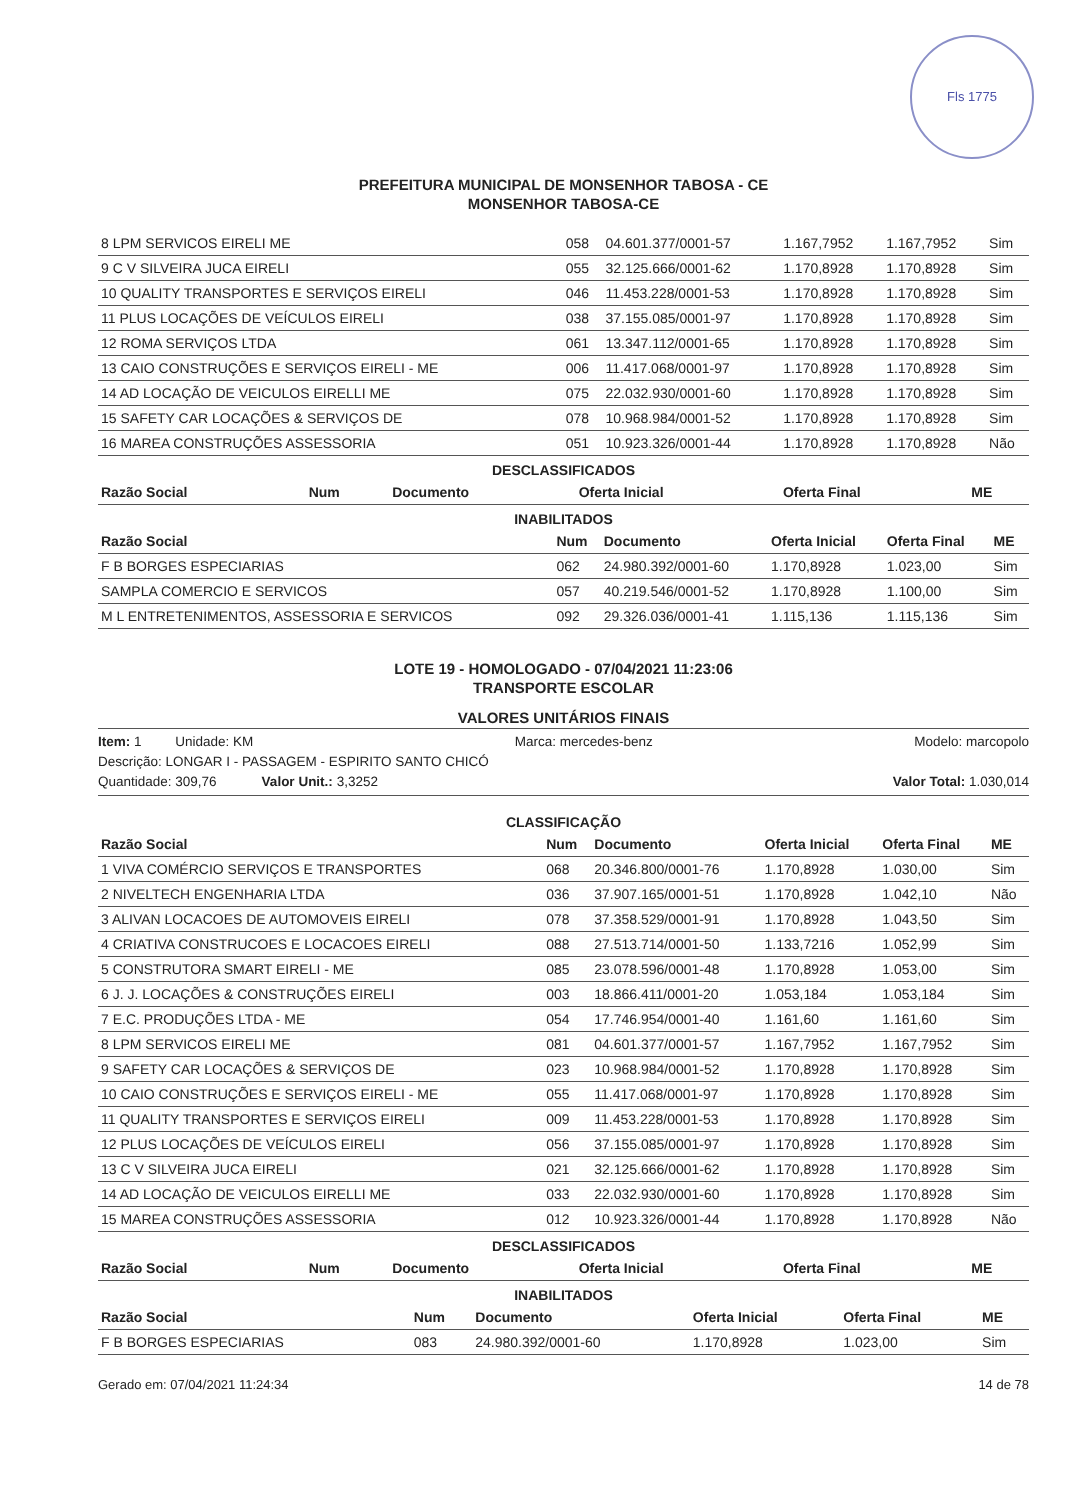Fls 1775
PREFEITURA MUNICIPAL DE MONSENHOR TABOSA - CE
MONSENHOR TABOSA-CE
| 8 LPM SERVICOS EIRELI ME | 058 | 04.601.377/0001-57 | 1.167,7952 | 1.167,7952 | Sim |
| 9 C V SILVEIRA JUCA EIRELI | 055 | 32.125.666/0001-62 | 1.170,8928 | 1.170,8928 | Sim |
| 10 QUALITY TRANSPORTES E SERVIÇOS EIRELI | 046 | 11.453.228/0001-53 | 1.170,8928 | 1.170,8928 | Sim |
| 11 PLUS LOCAÇÕES DE VEÍCULOS EIRELI | 038 | 37.155.085/0001-97 | 1.170,8928 | 1.170,8928 | Sim |
| 12 ROMA SERVIÇOS LTDA | 061 | 13.347.112/0001-65 | 1.170,8928 | 1.170,8928 | Sim |
| 13 CAIO CONSTRUÇÕES E SERVIÇOS EIRELI - ME | 006 | 11.417.068/0001-97 | 1.170,8928 | 1.170,8928 | Sim |
| 14 AD LOCAÇÃO DE VEICULOS EIRELLI ME | 075 | 22.032.930/0001-60 | 1.170,8928 | 1.170,8928 | Sim |
| 15 SAFETY CAR LOCAÇÕES & SERVIÇOS DE | 078 | 10.968.984/0001-52 | 1.170,8928 | 1.170,8928 | Sim |
| 16 MAREA CONSTRUÇÕES ASSESSORIA | 051 | 10.923.326/0001-44 | 1.170,8928 | 1.170,8928 | Não |
DESCLASSIFICADOS
| Razão Social | Num | Documento | Oferta Inicial | Oferta Final | ME |
| --- | --- | --- | --- | --- | --- |
INABILITADOS
| Razão Social | Num | Documento | Oferta Inicial | Oferta Final | ME |
| --- | --- | --- | --- | --- | --- |
| F B BORGES ESPECIARIAS | 062 | 24.980.392/0001-60 | 1.170,8928 | 1.023,00 | Sim |
| SAMPLA COMERCIO E SERVICOS | 057 | 40.219.546/0001-52 | 1.170,8928 | 1.100,00 | Sim |
| M L ENTRETENIMENTOS, ASSESSORIA E SERVICOS | 092 | 29.326.036/0001-41 | 1.115,136 | 1.115,136 | Sim |
LOTE 19 - HOMOLOGADO - 07/04/2021 11:23:06
TRANSPORTE ESCOLAR
VALORES UNITÁRIOS FINAIS
Item: 1 Unidade: KM Marca: mercedes-benz Modelo: marcopolo
Descrição: LONGAR I - PASSAGEM - ESPIRITO SANTO CHICÓ
Quantidade: 309,76 Valor Unit.: 3,3252 Valor Total: 1.030,014
CLASSIFICAÇÃO
| Razão Social | Num | Documento | Oferta Inicial | Oferta Final | ME |
| --- | --- | --- | --- | --- | --- |
| 1 VIVA COMÉRCIO SERVIÇOS E TRANSPORTES | 068 | 20.346.800/0001-76 | 1.170,8928 | 1.030,00 | Sim |
| 2 NIVELTECH ENGENHARIA LTDA | 036 | 37.907.165/0001-51 | 1.170,8928 | 1.042,10 | Não |
| 3 ALIVAN LOCACOES DE AUTOMOVEIS EIRELI | 078 | 37.358.529/0001-91 | 1.170,8928 | 1.043,50 | Sim |
| 4 CRIATIVA CONSTRUCOES E LOCACOES EIRELI | 088 | 27.513.714/0001-50 | 1.133,7216 | 1.052,99 | Sim |
| 5 CONSTRUTORA SMART EIRELI - ME | 085 | 23.078.596/0001-48 | 1.170,8928 | 1.053,00 | Sim |
| 6 J. J. LOCAÇÕES & CONSTRUÇÕES EIRELI | 003 | 18.866.411/0001-20 | 1.053,184 | 1.053,184 | Sim |
| 7 E.C. PRODUÇÕES LTDA - ME | 054 | 17.746.954/0001-40 | 1.161,60 | 1.161,60 | Sim |
| 8 LPM SERVICOS EIRELI ME | 081 | 04.601.377/0001-57 | 1.167,7952 | 1.167,7952 | Sim |
| 9 SAFETY CAR LOCAÇÕES & SERVIÇOS DE | 023 | 10.968.984/0001-52 | 1.170,8928 | 1.170,8928 | Sim |
| 10 CAIO CONSTRUÇÕES E SERVIÇOS EIRELI - ME | 055 | 11.417.068/0001-97 | 1.170,8928 | 1.170,8928 | Sim |
| 11 QUALITY TRANSPORTES E SERVIÇOS EIRELI | 009 | 11.453.228/0001-53 | 1.170,8928 | 1.170,8928 | Sim |
| 12 PLUS LOCAÇÕES DE VEÍCULOS EIRELI | 056 | 37.155.085/0001-97 | 1.170,8928 | 1.170,8928 | Sim |
| 13 C V SILVEIRA JUCA EIRELI | 021 | 32.125.666/0001-62 | 1.170,8928 | 1.170,8928 | Sim |
| 14 AD LOCAÇÃO DE VEICULOS EIRELLI ME | 033 | 22.032.930/0001-60 | 1.170,8928 | 1.170,8928 | Sim |
| 15 MAREA CONSTRUÇÕES ASSESSORIA | 012 | 10.923.326/0001-44 | 1.170,8928 | 1.170,8928 | Não |
DESCLASSIFICADOS
| Razão Social | Num | Documento | Oferta Inicial | Oferta Final | ME |
| --- | --- | --- | --- | --- | --- |
INABILITADOS
| Razão Social | Num | Documento | Oferta Inicial | Oferta Final | ME |
| --- | --- | --- | --- | --- | --- |
| F B BORGES ESPECIARIAS | 083 | 24.980.392/0001-60 | 1.170,8928 | 1.023,00 | Sim |
Gerado em: 07/04/2021 11:24:34 14 de 78